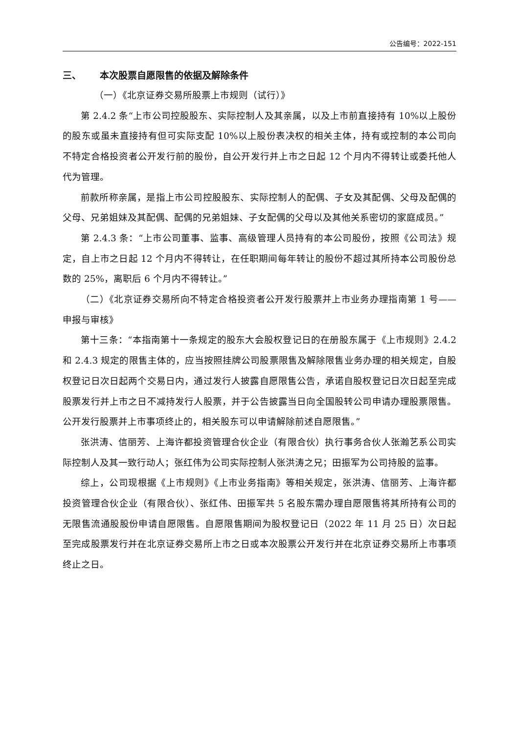公告编号：2022-151
三、 本次股票自愿限售的依据及解除条件
（一）《北京证券交易所股票上市规则（试行）》
第 2.4.2 条“上市公司控股股东、实际控制人及其亲属，以及上市前直接持有 10%以上股份的股东或虽未直接持有但可实际支配 10%以上股份表决权的相关主体，持有或控制的本公司向不特定合格投资者公开发行前的股份，自公开发行并上市之日起 12 个月内不得转让或委托他人代为管理。
前款所称亲属，是指上市公司控股股东、实际控制人的配偶、子女及其配偶、父母及配偶的父母、兄弟姐妹及其配偶、配偶的兄弟姐妹、子女配偶的父母以及其他关系密切的家庭成员。”
第 2.4.3 条：“上市公司董事、监事、高级管理人员持有的本公司股份，按照《公司法》规定，自上市之日起 12 个月内不得转让，在任职期间每年转让的股份不超过其所持本公司股份总数的 25%，离职后 6 个月内不得转让。”
（二）《北京证券交易所向不特定合格投资者公开发行股票并上市业务办理指南第 1 号——申报与审核》
第十三条：“本指南第十一条规定的股东大会股权登记日的在册股东属于《上市规则》2.4.2 和 2.4.3 规定的限售主体的，应当按照挂牌公司股票限售及解除限售业务办理的相关规定，自股权登记日次日起两个交易日内，通过发行人披露自愿限售公告，承诺自股权登记日次日起至完成股票发行并上市之日不减持发行人股票，并于公告披露当日向全国股转公司申请办理股票限售。公开发行股票并上市事项终止的，相关股东可以申请解除前述自愿限售。”
张洪涛、信丽芳、上海许都投资管理合伙企业（有限合伙）执行事务合伙人张瀚艺系公司实际控制人及其一致行动人；张红伟为公司实际控制人张洪涛之兄；田振军为公司持股的监事。
综上，公司现根据《上市规则》《上市业务指南》等相关规定，张洪涛、信丽芳、上海许都投资管理合伙企业（有限合伙）、张红伟、田振军共 5 名股东需办理自愿限售将其所持有公司的无限售流通股股份申请自愿限售。自愿限售期间为股权登记日（2022 年 11 月 25 日）次日起至完成股票发行并在北京证券交易所上市之日或本次股票公开发行并在北京证券交易所上市事项终止之日。